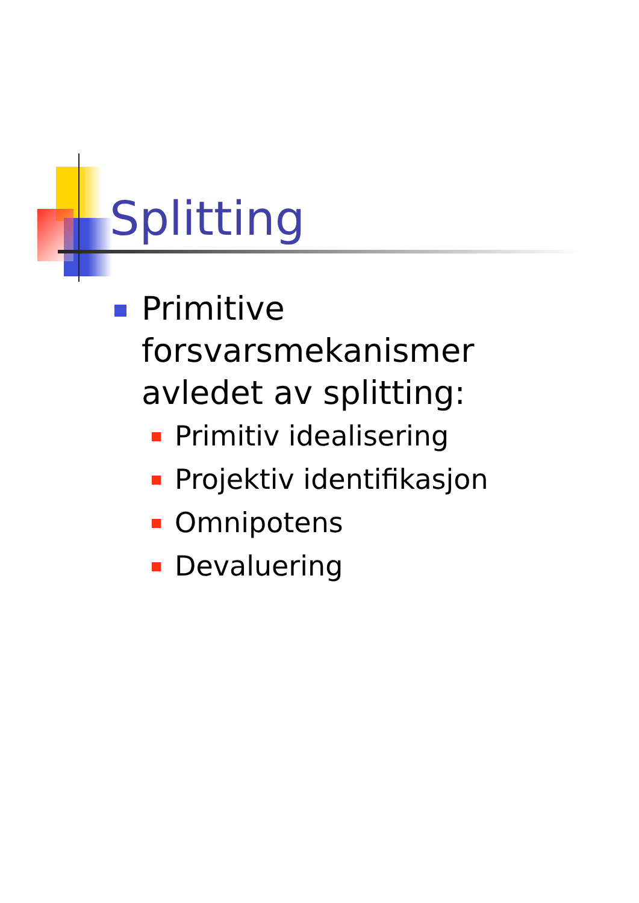Splitting
Primitive forsvarsmekanismer avledet av splitting:
Primitiv idealisering
Projektiv identifikasjon
Omnipotens
Devaluering